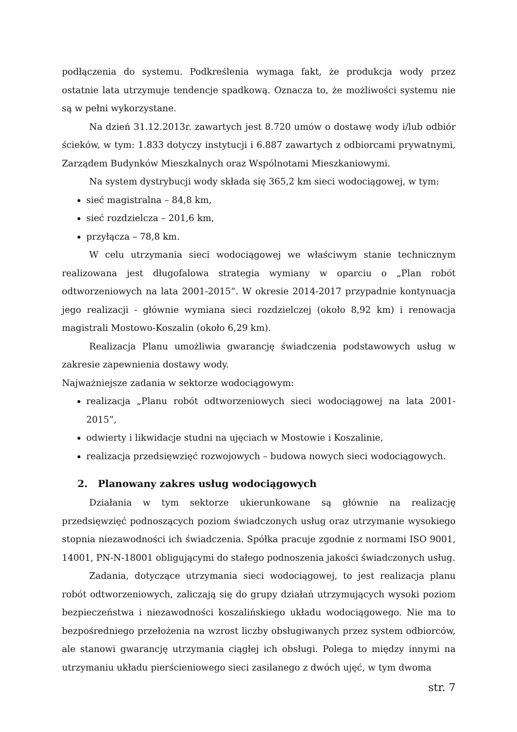podłączenia do systemu. Podkreślenia wymaga fakt, że produkcja wody przez ostatnie lata utrzymuje tendencje spadkową. Oznacza to, że możliwości systemu nie są w pełni wykorzystane.
Na dzień 31.12.2013r. zawartych jest 8.720 umów o dostawę wody i/lub odbiór ścieków, w tym: 1.833 dotyczy instytucji i 6.887 zawartych z odbiorcami prywatnymi, Zarządem Budynków Mieszkalnych oraz Wspólnotami Mieszkaniowymi.
Na system dystrybucji wody składa się 365,2 km sieci wodociągowej, w tym:
sieć magistralna – 84,8 km,
sieć rozdzielcza – 201,6 km,
przyłącza – 78,8 km.
W celu utrzymania sieci wodociągowej we właściwym stanie technicznym realizowana jest długofalowa strategia wymiany w oparciu o „Plan robót odtworzeniowych na lata 2001-2015”. W okresie 2014-2017 przypadnie kontynuacja jego realizacji - głównie wymiana sieci rozdzielczej (około 8,92 km) i renowacja magistrali Mostowo-Koszalin (około 6,29 km).
Realizacja Planu umożliwia gwarancję świadczenia podstawowych usług w zakresie zapewnienia dostawy wody.
Najważniejsze zadania w sektorze wodociągowym:
realizacja „Planu robót odtworzeniowych sieci wodociągowej na lata 2001-2015”,
odwierty i likwidacje studni na ujęciach w Mostowie i Koszalinie,
realizacja przedsięwzięć rozwojowych – budowa nowych sieci wodociągowych.
2. Planowany zakres usług wodociągowych
Działania w tym sektorze ukierunkowane są głównie na realizację przedsięwzięć podnoszących poziom świadczonych usług oraz utrzymanie wysokiego stopnia niezawodności ich świadczenia. Spółka pracuje zgodnie z normami ISO 9001, 14001, PN-N-18001 obligującymi do stałego podnoszenia jakości świadczonych usług.
Zadania, dotyczące utrzymania sieci wodociągowej, to jest realizacja planu robót odtworzeniowych, zaliczają się do grupy działań utrzymujących wysoki poziom bezpieczeństwa i niezawodności koszalińskiego układu wodociągowego. Nie ma to bezpośredniego przełożenia na wzrost liczby obsługiwanych przez system odbiorców, ale stanowi gwarancję utrzymania ciągłej ich obsługi. Polega to między innymi na utrzymaniu układu pierścieniowego sieci zasilanego z dwóch ujęć, w tym dwoma
str. 7